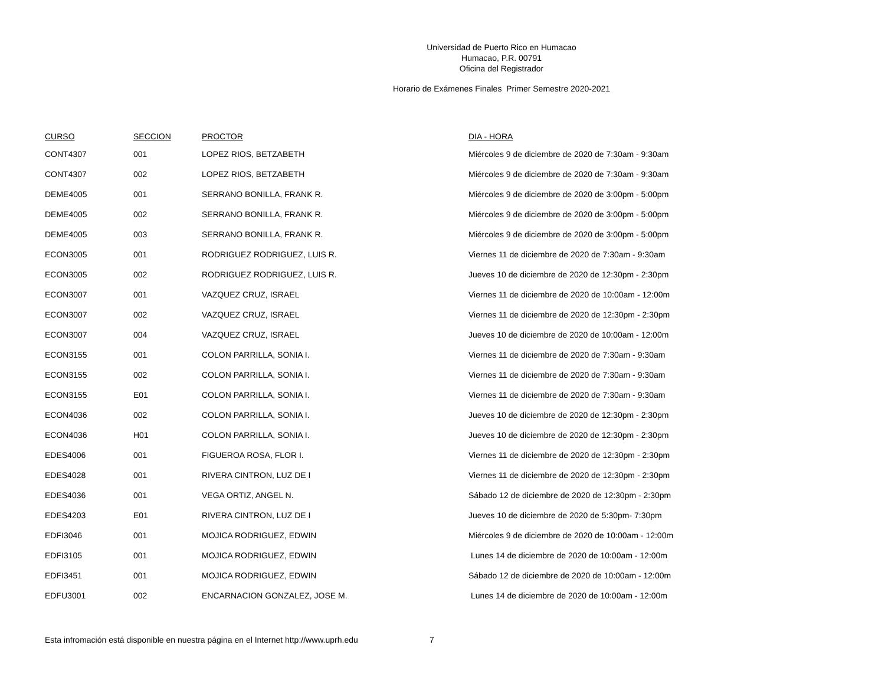Universidad de Puerto Rico en Humacao
Humacao, P.R. 00791
Oficina del Registrador
Horario de Exámenes Finales Primer Semestre 2020-2021
| CURSO | SECCION | PROCTOR | DIA - HORA |
| --- | --- | --- | --- |
| CONT4307 | 001 | LOPEZ RIOS, BETZABETH | Miércoles 9 de diciembre de 2020 de 7:30am - 9:30am |
| CONT4307 | 002 | LOPEZ RIOS, BETZABETH | Miércoles 9 de diciembre de 2020 de 7:30am - 9:30am |
| DEME4005 | 001 | SERRANO BONILLA, FRANK R. | Miércoles 9 de diciembre de 2020 de 3:00pm - 5:00pm |
| DEME4005 | 002 | SERRANO BONILLA, FRANK R. | Miércoles 9 de diciembre de 2020 de 3:00pm - 5:00pm |
| DEME4005 | 003 | SERRANO BONILLA, FRANK R. | Miércoles 9 de diciembre de 2020 de 3:00pm - 5:00pm |
| ECON3005 | 001 | RODRIGUEZ RODRIGUEZ, LUIS R. | Viernes 11 de diciembre de 2020 de 7:30am - 9:30am |
| ECON3005 | 002 | RODRIGUEZ RODRIGUEZ, LUIS R. | Jueves 10 de diciembre de 2020 de 12:30pm - 2:30pm |
| ECON3007 | 001 | VAZQUEZ CRUZ, ISRAEL | Viernes 11 de diciembre de 2020 de 10:00am - 12:00m |
| ECON3007 | 002 | VAZQUEZ CRUZ, ISRAEL | Viernes 11 de diciembre de 2020 de 12:30pm - 2:30pm |
| ECON3007 | 004 | VAZQUEZ CRUZ, ISRAEL | Jueves 10 de diciembre de 2020 de 10:00am - 12:00m |
| ECON3155 | 001 | COLON PARRILLA, SONIA I. | Viernes 11 de diciembre de 2020 de 7:30am - 9:30am |
| ECON3155 | 002 | COLON PARRILLA, SONIA I. | Viernes 11 de diciembre de 2020 de 7:30am - 9:30am |
| ECON3155 | E01 | COLON PARRILLA, SONIA I. | Viernes 11 de diciembre de 2020 de 7:30am - 9:30am |
| ECON4036 | 002 | COLON PARRILLA, SONIA I. | Jueves 10 de diciembre de 2020 de 12:30pm - 2:30pm |
| ECON4036 | H01 | COLON PARRILLA, SONIA I. | Jueves 10 de diciembre de 2020 de 12:30pm - 2:30pm |
| EDES4006 | 001 | FIGUEROA ROSA, FLOR I. | Viernes 11 de diciembre de 2020 de 12:30pm - 2:30pm |
| EDES4028 | 001 | RIVERA CINTRON, LUZ DE I | Viernes 11 de diciembre de 2020 de 12:30pm - 2:30pm |
| EDES4036 | 001 | VEGA ORTIZ, ANGEL N. | Sábado 12 de diciembre de 2020 de 12:30pm - 2:30pm |
| EDES4203 | E01 | RIVERA CINTRON, LUZ DE I | Jueves 10 de diciembre de 2020 de 5:30pm- 7:30pm |
| EDFI3046 | 001 | MOJICA RODRIGUEZ, EDWIN | Miércoles 9 de diciembre de 2020 de 10:00am - 12:00m |
| EDFI3105 | 001 | MOJICA RODRIGUEZ, EDWIN | Lunes 14 de diciembre de 2020 de 10:00am - 12:00m |
| EDFI3451 | 001 | MOJICA RODRIGUEZ, EDWIN | Sábado 12 de diciembre de 2020 de 10:00am - 12:00m |
| EDFU3001 | 002 | ENCARNACION GONZALEZ, JOSE M. | Lunes 14 de diciembre de 2020 de 10:00am - 12:00m |
Esta infromación está disponible en nuestra página en el Internet http://www.uprh.edu 7